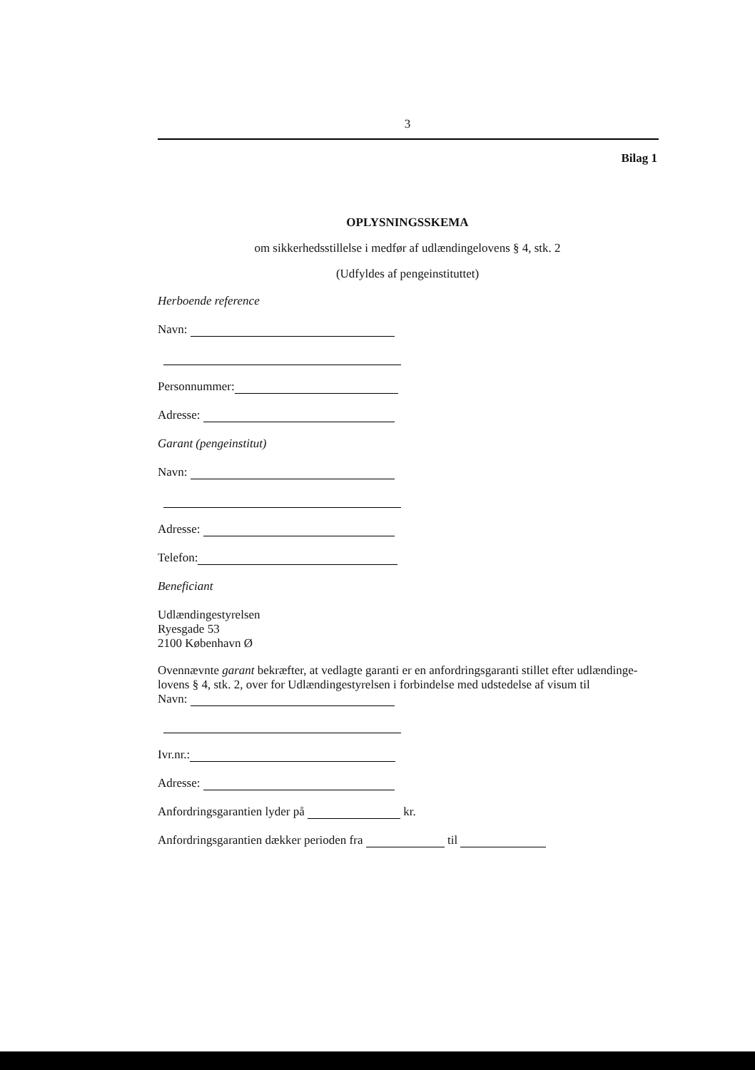3
Bilag 1
OPLYSNINGSSKEMA
om sikkerhedsstillelse i medfør af udlændingelovens § 4, stk. 2
(Udfyldes af pengeinstituttet)
Herboende reference
Navn:
Personnummer:
Adresse:
Garant (pengeinstitut)
Navn:
Adresse:
Telefon:
Beneficiant
Udlændingestyrelsen
Ryesgade 53
2100 København Ø
Ovennævnte garant bekræfter, at vedlagte garanti er en anfordringsgaranti stillet efter udlændinge-lovens § 4, stk. 2, over for Udlændingestyrelsen i forbindelse med udstedelse af visum til
Navn:
Ivr.nr.:
Adresse:
Anfordringsgarantien lyder på kr.
Anfordringsgarantien dækker perioden fra til